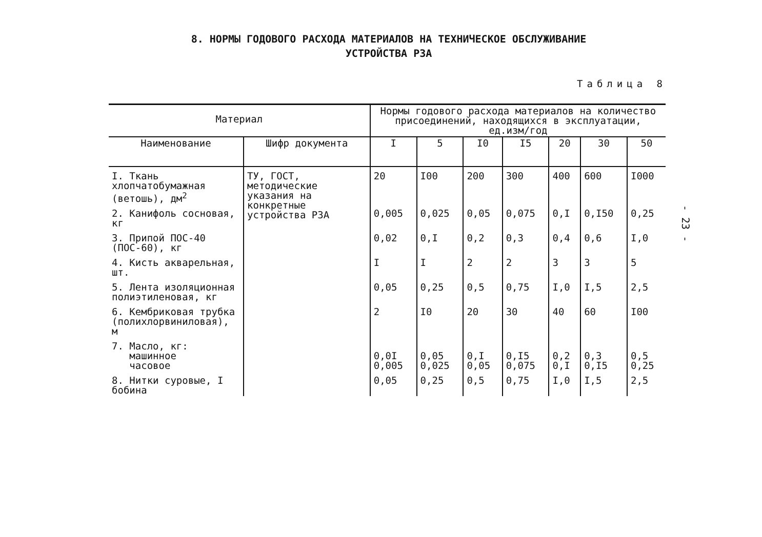8. НОРМЫ ГОДОВОГО РАСХОДА МАТЕРИАЛОВ НА ТЕХНИЧЕСКОЕ ОБСЛУЖИВАНИЕ
УСТРОЙСТВА РЗА
Таблица 8
| Материал | | Нормы годового расхода материалов на количество присоединений, находящихся в эксплуатации, ед.изм/год | | | | | | |
| --- | --- | --- | --- | --- | --- | --- | --- | --- |
| Наименование | Шифр документа | I | 5 | I0 | I5 | 20 | 30 | 50 |
| I. Ткань хлопчатобумажная (ветошь), дм<sup>2</sup> | ТУ, ГОСТ, методические указания на конкретные устройства РЗА | 20 | I00 | 200 | 300 | 400 | 600 | I000 |
| 2. Канифоль сосновая, кг | | 0,005 | 0,025 | 0,05 | 0,075 | 0,I | 0,I50 | 0,25 |
| 3. Припой ПОС-40 (ПОС-60), кг | | 0,02 | 0,I | 0,2 | 0,3 | 0,4 | 0,6 | I,0 |
| 4. Кисть акварельная, шт. | | I | I | 2 | 2 | 3 | 3 | 5 |
| 5. Лента изоляционная полиэтиленовая, кг | | 0,05 | 0,25 | 0,5 | 0,75 | I,0 | I,5 | 2,5 |
| 6. Кембриковая трубка (полихлорвиниловая), м | | 2 | I0 | 20 | 30 | 40 | 60 | I00 |
| 7. Масло, кг: машинное часовое | | 0,0I 0,005 | 0,05 0,025 | 0,I 0,05 | 0,I5 0,075 | 0,2 0,I | 0,3 0,I5 | 0,5 0,25 |
| 8. Нитки суровые, I бобина | | 0,05 | 0,25 | 0,5 | 0,75 | I,0 | I,5 | 2,5 |
- 23 -